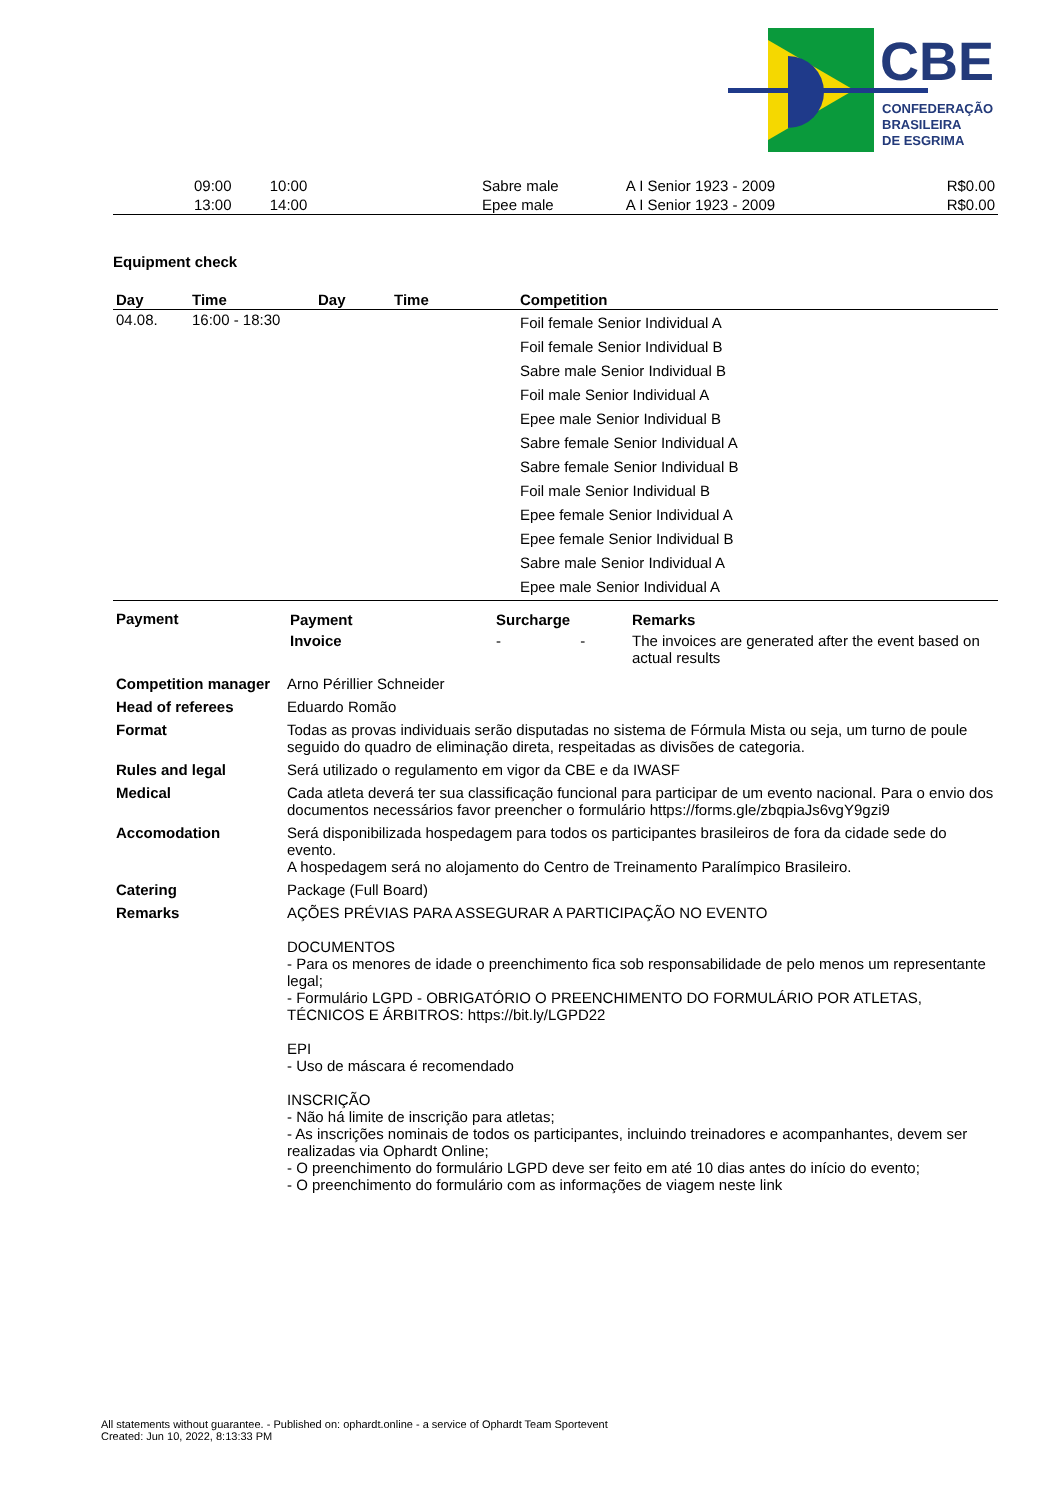CBE
CONFEDERAÇÃO
BRASILEIRA
DE ESGRIMA
| | 09:00 | 10:00 | | | Sabre male | A I Senior 1923 - 2009 | | R$0.00 |
| | 13:00 | 14:00 | | | Epee male | A I Senior 1923 - 2009 | | R$0.00 |
Equipment check
| Day | Time | Day | Time | Competition |
| --- | --- | --- | --- | --- |
| 04.08. | 16:00 - 18:30 | | | Foil female Senior Individual A Foil female Senior Individual B Sabre male Senior Individual B Foil male Senior Individual A Epee male Senior Individual B Sabre female Senior Individual A Sabre female Senior Individual B Foil male Senior Individual B Epee female Senior Individual A Epee female Senior Individual B Sabre male Senior Individual A Epee male Senior Individual A |
| Payment | / Payment / Surcharge / Remarks / / --- / --- / --- / / Invoice / - - / The invoices are generated after the event based on actual results / |
| Competition manager | Arno Périllier Schneider |
| Head of referees | Eduardo Romão |
| Format | Todas as provas individuais serão disputadas no sistema de Fórmula Mista ou seja, um turno de poule seguido do quadro de eliminação direta, respeitadas as divisões de categoria. |
| Rules and legal | Será utilizado o regulamento em vigor da CBE e da IWASF |
| Medical | Cada atleta deverá ter sua classificação funcional para participar de um evento nacional. Para o envio dos documentos necessários favor preencher o formulário https://forms.gle/zbqpiaJs6vgY9gzi9 |
| Accomodation | Será disponibilizada hospedagem para todos os participantes brasileiros de fora da cidade sede do evento. A hospedagem será no alojamento do Centro de Treinamento Paralímpico Brasileiro. |
| Catering | Package (Full Board) |
| Remarks | AÇÕES PRÉVIAS PARA ASSEGURAR A PARTICIPAÇÃO NO EVENTO DOCUMENTOS - Para os menores de idade o preenchimento fica sob responsabilidade de pelo menos um representante legal; - Formulário LGPD - OBRIGATÓRIO O PREENCHIMENTO DO FORMULÁRIO POR ATLETAS, TÉCNICOS E ÁRBITROS: https://bit.ly/LGPD22 EPI - Uso de máscara é recomendado INSCRIÇÃO - Não há limite de inscrição para atletas; - As inscrições nominais de todos os participantes, incluindo treinadores e acompanhantes, devem ser realizadas via Ophardt Online; - O preenchimento do formulário LGPD deve ser feito em até 10 dias antes do início do evento; - O preenchimento do formulário com as informações de viagem neste link |
All statements without guarantee. - Published on: ophardt.online - a service of Ophardt Team Sportevent
Created: Jun 10, 2022, 8:13:33 PM